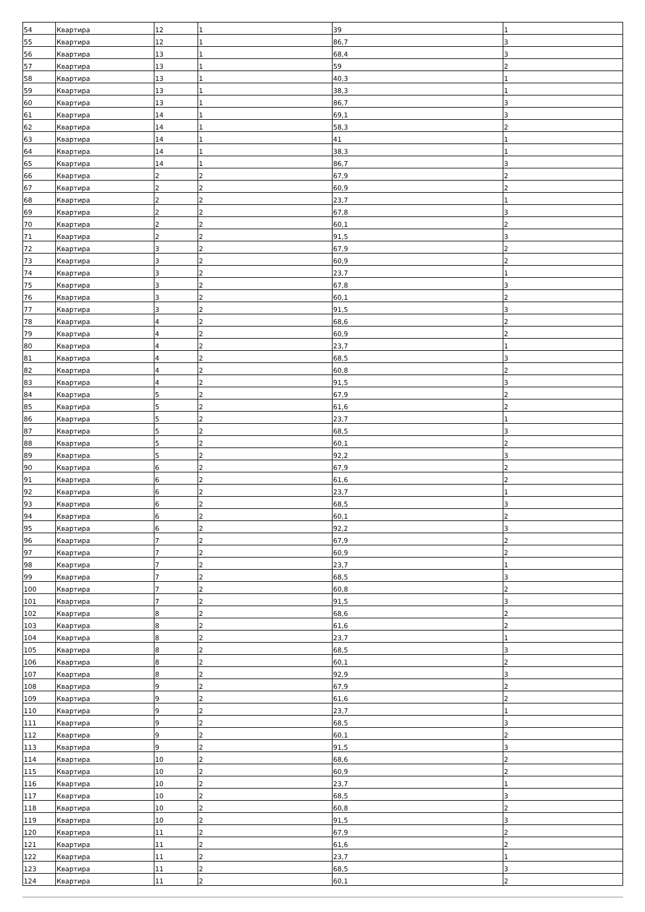| 54 | Квартира | 12 | 1 | 39 | 1 |
| 55 | Квартира | 12 | 1 | 86,7 | 3 |
| 56 | Квартира | 13 | 1 | 68,4 | 3 |
| 57 | Квартира | 13 | 1 | 59 | 2 |
| 58 | Квартира | 13 | 1 | 40,3 | 1 |
| 59 | Квартира | 13 | 1 | 38,3 | 1 |
| 60 | Квартира | 13 | 1 | 86,7 | 3 |
| 61 | Квартира | 14 | 1 | 69,1 | 3 |
| 62 | Квартира | 14 | 1 | 58,3 | 2 |
| 63 | Квартира | 14 | 1 | 41 | 1 |
| 64 | Квартира | 14 | 1 | 38,3 | 1 |
| 65 | Квартира | 14 | 1 | 86,7 | 3 |
| 66 | Квартира | 2 | 2 | 67,9 | 2 |
| 67 | Квартира | 2 | 2 | 60,9 | 2 |
| 68 | Квартира | 2 | 2 | 23,7 | 1 |
| 69 | Квартира | 2 | 2 | 67,8 | 3 |
| 70 | Квартира | 2 | 2 | 60,1 | 2 |
| 71 | Квартира | 2 | 2 | 91,5 | 3 |
| 72 | Квартира | 3 | 2 | 67,9 | 2 |
| 73 | Квартира | 3 | 2 | 60,9 | 2 |
| 74 | Квартира | 3 | 2 | 23,7 | 1 |
| 75 | Квартира | 3 | 2 | 67,8 | 3 |
| 76 | Квартира | 3 | 2 | 60,1 | 2 |
| 77 | Квартира | 3 | 2 | 91,5 | 3 |
| 78 | Квартира | 4 | 2 | 68,6 | 2 |
| 79 | Квартира | 4 | 2 | 60,9 | 2 |
| 80 | Квартира | 4 | 2 | 23,7 | 1 |
| 81 | Квартира | 4 | 2 | 68,5 | 3 |
| 82 | Квартира | 4 | 2 | 60,8 | 2 |
| 83 | Квартира | 4 | 2 | 91,5 | 3 |
| 84 | Квартира | 5 | 2 | 67,9 | 2 |
| 85 | Квартира | 5 | 2 | 61,6 | 2 |
| 86 | Квартира | 5 | 2 | 23,7 | 1 |
| 87 | Квартира | 5 | 2 | 68,5 | 3 |
| 88 | Квартира | 5 | 2 | 60,1 | 2 |
| 89 | Квартира | 5 | 2 | 92,2 | 3 |
| 90 | Квартира | 6 | 2 | 67,9 | 2 |
| 91 | Квартира | 6 | 2 | 61,6 | 2 |
| 92 | Квартира | 6 | 2 | 23,7 | 1 |
| 93 | Квартира | 6 | 2 | 68,5 | 3 |
| 94 | Квартира | 6 | 2 | 60,1 | 2 |
| 95 | Квартира | 6 | 2 | 92,2 | 3 |
| 96 | Квартира | 7 | 2 | 67,9 | 2 |
| 97 | Квартира | 7 | 2 | 60,9 | 2 |
| 98 | Квартира | 7 | 2 | 23,7 | 1 |
| 99 | Квартира | 7 | 2 | 68,5 | 3 |
| 100 | Квартира | 7 | 2 | 60,8 | 2 |
| 101 | Квартира | 7 | 2 | 91,5 | 3 |
| 102 | Квартира | 8 | 2 | 68,6 | 2 |
| 103 | Квартира | 8 | 2 | 61,6 | 2 |
| 104 | Квартира | 8 | 2 | 23,7 | 1 |
| 105 | Квартира | 8 | 2 | 68,5 | 3 |
| 106 | Квартира | 8 | 2 | 60,1 | 2 |
| 107 | Квартира | 8 | 2 | 92,9 | 3 |
| 108 | Квартира | 9 | 2 | 67,9 | 2 |
| 109 | Квартира | 9 | 2 | 61,6 | 2 |
| 110 | Квартира | 9 | 2 | 23,7 | 1 |
| 111 | Квартира | 9 | 2 | 68,5 | 3 |
| 112 | Квартира | 9 | 2 | 60,1 | 2 |
| 113 | Квартира | 9 | 2 | 91,5 | 3 |
| 114 | Квартира | 10 | 2 | 68,6 | 2 |
| 115 | Квартира | 10 | 2 | 60,9 | 2 |
| 116 | Квартира | 10 | 2 | 23,7 | 1 |
| 117 | Квартира | 10 | 2 | 68,5 | 3 |
| 118 | Квартира | 10 | 2 | 60,8 | 2 |
| 119 | Квартира | 10 | 2 | 91,5 | 3 |
| 120 | Квартира | 11 | 2 | 67,9 | 2 |
| 121 | Квартира | 11 | 2 | 61,6 | 2 |
| 122 | Квартира | 11 | 2 | 23,7 | 1 |
| 123 | Квартира | 11 | 2 | 68,5 | 3 |
| 124 | Квартира | 11 | 2 | 60,1 | 2 |